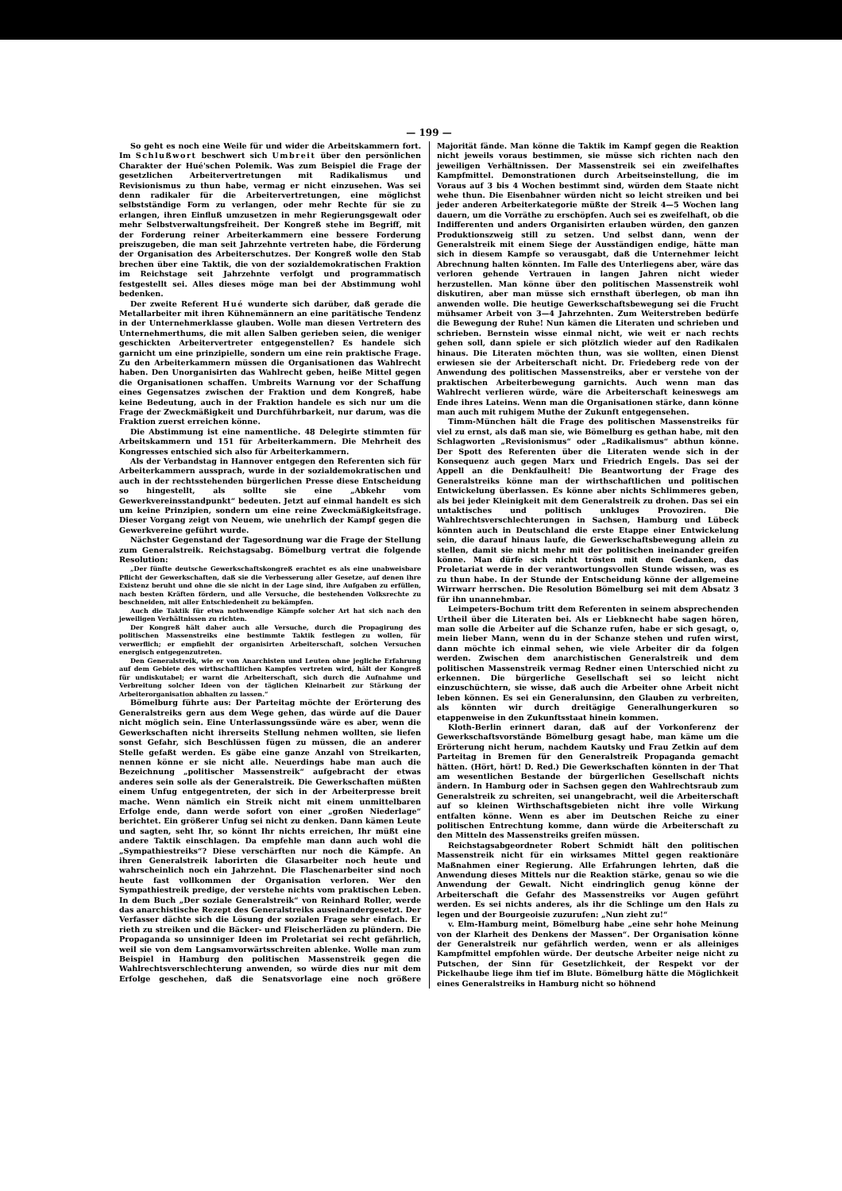— 199 —
So geht es noch eine Weile für und wider die Arbeitskammern fort. Im Schlußwort beschwert sich Umbreit über den persönlichen Charakter der Hué'schen Polemik. Was zum Beispiel die Frage der gesetzlichen Arbeitervertretungen mit Radikalismus und Revisionismus zu thun habe, vermag er nicht einzusehen. Was sei denn radikaler für die Arbeitervertretungen, eine möglichst selbstständige Form zu verlangen, oder mehr Rechte für sie zu erlangen, ihren Einfluß umzusetzen in mehr Regierungsgewalt oder mehr Selbstverwaltungsfreiheit. Der Kongreß stehe im Begriff, mit der Forderung reiner Arbeiterkammern eine bessere Forderung preiszugeben, die man seit Jahrzehnte vertreten habe, die Förderung der Organisation des Arbeiterschutzes. Der Kongreß wolle den Stab brechen über eine Taktik, die von der sozialdemokratischen Fraktion im Reichstage seit Jahrzehnte verfolgt und programmatisch festgestellt sei. Alles dieses möge man bei der Abstimmung wohl bedenken.
Der zweite Referent Hué wunderte sich darüber, daß gerade die Metallarbeiter mit ihren Kühnemännern an eine paritätische Tendenz in der Unternehmerklasse glauben. Wolle man diesen Vertretern des Unternehmerthums, die mit allen Salben gerieben seien, die weniger geschickten Arbeitervertreter entgegenstellen? Es handele sich garnicht um eine prinzipielle, sondern um eine rein praktische Frage. Zu den Arbeiterkammern müssen die Organisationen das Wahlrecht haben. Den Unorganisirten das Wahlrecht geben, heiße Mittel gegen die Organisationen schaffen. Umbreits Warnung vor der Schaffung eines Gegensatzes zwischen der Fraktion und dem Kongreß, habe keine Bedeutung, auch in der Fraktion handele es sich nur um die Frage der Zweckmäßigkeit und Durchführbarkeit, nur darum, was die Fraktion zuerst erreichen könne.
Die Abstimmung ist eine namentliche. 48 Delegirte stimmten für Arbeitskammern und 151 für Arbeiterkammern. Die Mehrheit des Kongresses entschied sich also für Arbeiterkammern.
Als der Verbandstag in Hannover entgegen den Referenten sich für Arbeiterkammern aussprach, wurde in der sozialdemokratischen und auch in der rechtsstehenden bürgerlichen Presse diese Entscheidung so hingestellt, als sollte sie eine „Abkehr vom Gewerkvereinsstandpunkt“ bedeuten. Jetzt auf einmal handelt es sich um keine Prinzipien, sondern um eine reine Zweckmäßigkeitsfrage. Dieser Vorgang zeigt von Neuem, wie unehrlich der Kampf gegen die Gewerkvereine geführt wurde.
Nächster Gegenstand der Tagesordnung war die Frage der Stellung zum Generalstreik. Reichstagsabg. Bömelburg vertrat die folgende Resolution:
„Der fünfte deutsche Gewerkschaftskongreß erachtet es als eine unabweisbare Pflicht der Gewerkschaften, daß sie die Verbesserung aller Gesetze, auf denen ihre Existenz beruht und ohne die sie nicht in der Lage sind, ihre Aufgaben zu erfüllen, nach besten Kräften fördern, und alle Versuche, die bestehenden Volksrechte zu beschneiden, mit aller Entschiedenheit zu bekämpfen.
Auch die Taktik für etwa nothwendige Kämpfe solcher Art hat sich nach den jeweiligen Verhältnissen zu richten.
Der Kongreß hält daher auch alle Versuche, durch die Propagirung des politischen Massenstreiks eine bestimmte Taktik festlegen zu wollen, für verwerflich; er empfiehlt der organisirten Arbeiterschaft, solchen Versuchen energisch entgegenzutreten.
Den Generalstreik, wie er von Anarchisten und Leuten ohne jegliche Erfahrung auf dem Gebiete des wirthschaftlichen Kampfes vertreten wird, hält der Kongreß für undiskutabel; er warnt die Arbeiterschaft, sich durch die Aufnahme und Verbreitung solcher Ideen von der täglichen Kleinarbeit zur Stärkung der Arbeiterorganisation abhalten zu lassen.“
Bömelburg führte aus: Der Parteitag möchte der Erörterung des Generalstreiks gern aus dem Wege gehen, das würde auf die Dauer nicht möglich sein. Eine Unterlassungssünde wäre es aber, wenn die Gewerkschaften nicht ihrerseits Stellung nehmen wollten, sie liefen sonst Gefahr, sich Beschlüssen fügen zu müssen, die an anderer Stelle gefaßt werden. Es gäbe eine ganze Anzahl von Streikarten, nennen könne er sie nicht alle. Neuerdings habe man auch die Bezeichnung „politischer Massenstreik“ aufgebracht der etwas anderes sein solle als der Generalstreik. Die Gewerkschaften müßten einem Unfug entgegentreten, der sich in der Arbeiterpresse breit mache. Wenn nämlich ein Streik nicht mit einem unmittelbaren Erfolge ende, dann werde sofort von einer „großen Niederlage“ berichtet. Ein größerer Unfug sei nicht zu denken. Dann kämen Leute und sagten, seht Ihr, so könnt Ihr nichts erreichen, Ihr müßt eine andere Taktik einschlagen. Da empfehle man dann auch wohl die „Sympathiestreiks“? Diese verschärften nur noch die Kämpfe. An ihren Generalstreik laborirten die Glasarbeiter noch heute und wahrscheinlich noch ein Jahrzehnt. Die Flaschenarbeiter sind noch heute fast vollkommen der Organisation verloren. Wer den Sympathiestreik predige, der verstehe nichts vom praktischen Leben. In dem Buch „Der soziale Generalstreik“ von Reinhard Roller, werde das anarchistische Rezept des Generalstreiks auseinandergesetzt. Der Verfasser dächte sich die Lösung der sozialen Frage sehr einfach. Er rieth zu streiken und die Bäcker- und Fleischerläden zu plündern. Die Propaganda so unsinniger Ideen im Proletariat sei recht gefährlich, weil sie von dem Langsamvorwärtsschreiten ablenke. Wolle man zum Beispiel in Hamburg den politischen Massenstreik gegen die Wahlrechtsverschlechterung anwenden, so würde dies nur mit dem Erfolge geschehen, daß die Senatsvorlage eine noch größere Majorität fände. Man könne die Taktik im Kampf gegen die Reaktion nicht jeweils voraus bestimmen, sie müsse sich richten nach den jeweiligen Verhältnissen. Der Massenstreik sei ein zweifelhaftes Kampfmittel. Demonstrationen durch Arbeitseinstellung, die im Voraus auf 3 bis 4 Wochen bestimmt sind, würden dem Staate nicht wehe thun. Die Eisenbahner würden nicht so leicht streiken und bei jeder anderen Arbeiterkategorie müßte der Streik 4—5 Wochen lang dauern, um die Vorräthe zu erschöpfen. Auch sei es zweifelhaft, ob die Indifferenten und anders Organisirten erlauben würden, den ganzen Produktionszweig still zu setzen. Und selbst dann, wenn der Generalstreik mit einem Siege der Ausständigen endige, hätte man sich in diesem Kampfe so verausgabt, daß die Unternehmer leicht Abrechnung halten könnten. Im Falle des Unterliegens aber, wäre das verloren gehende Vertrauen in langen Jahren nicht wieder herzustellen. Man könne über den politischen Massenstreik wohl diskutiren, aber man müsse sich ernsthaft überlegen, ob man ihn anwenden wolle. Die heutige Gewerkschaftsbewegung sei die Frucht mühsamer Arbeit von 3—4 Jahrzehnten. Zum Weiterstreben bedürfe die Bewegung der Ruhe! Nun kämen die Literaten und schrieben und schrieben. Bernstein wisse einmal nicht, wie weit er nach rechts gehen soll, dann spiele er sich plötzlich wieder auf den Radikalen hinaus. Die Literaten möchten thun, was sie wollten, einen Dienst erwiesen sie der Arbeiterschaft nicht. Dr. Friedeberg rede von der Anwendung des politischen Massenstreiks, aber er verstehe von der praktischen Arbeiterbewegung garnichts. Auch wenn man das Wahlrecht verlieren würde, wäre die Arbeiterschaft keineswegs am Ende ihres Lateins. Wenn man die Organisationen stärke, dann könne man auch mit ruhigem Muthe der Zukunft entgegensehen.
Timm-München hält die Frage des politischen Massenstreiks für viel zu ernst, als daß man sie, wie Bömelburg es gethan habe, mit den Schlagworten „Revisionismus“ oder „Radikalismus“ abthun könne. Der Spott des Referenten über die Literaten wende sich in der Konsequenz auch gegen Marx und Friedrich Engels. Das sei der Appell an die Denkfaulheit! Die Beantwortung der Frage des Generalstreiks könne man der wirthschaftlichen und politischen Entwickelung überlassen. Es könne aber nichts Schlimmeres geben, als bei jeder Kleinigkeit mit dem Generalstreik zu drohen. Das sei ein untaktisches und politisch unkluges Provoziren. Die Wahlrechtsverschlechterungen in Sachsen, Hamburg und Lübeck könnten auch in Deutschland die erste Etappe einer Entwickelung sein, die darauf hinaus laufe, die Gewerkschaftsbewegung allein zu stellen, damit sie nicht mehr mit der politischen ineinander greifen könne. Man dürfe sich nicht trösten mit dem Gedanken, das Proletariat werde in der verantwortungsvollen Stunde wissen, was es zu thun habe. In der Stunde der Entscheidung könne der allgemeine Wirrwarr herrschen. Die Resolution Bömelburg sei mit dem Absatz 3 für ihn unannehmbar.
Leimpeters-Bochum tritt dem Referenten in seinem absprechenden Urtheil über die Literaten bei. Als er Liebknecht habe sagen hören, man solle die Arbeiter auf die Schanze rufen, habe er sich gesagt, o, mein lieber Mann, wenn du in der Schanze stehen und rufen wirst, dann möchte ich einmal sehen, wie viele Arbeiter dir da folgen werden. Zwischen dem anarchistischen Generalstreik und dem politischen Massenstreik vermag Redner einen Unterschied nicht zu erkennen. Die bürgerliche Gesellschaft sei so leicht nicht einzuschüchtern, sie wisse, daß auch die Arbeiter ohne Arbeit nicht leben können. Es sei ein Generalunsinn, den Glauben zu verbreiten, als könnten wir durch dreitägige Generalhungerkuren so etappenweise in den Zukunftsstaat hinein kommen.
Kloth-Berlin erinnert daran, daß auf der Vorkonferenz der Gewerkschaftsvorstände Bömelburg gesagt habe, man käme um die Erörterung nicht herum, nachdem Kautsky und Frau Zetkin auf dem Parteitag in Bremen für den Generalstreik Propaganda gemacht hätten. (Hört, hört! D. Red.) Die Gewerkschaften könnten in der That am wesentlichen Bestande der bürgerlichen Gesellschaft nichts ändern. In Hamburg oder in Sachsen gegen den Wahlrechtsraub zum Generalstreik zu schreiten, sei unangebracht, weil die Arbeiterschaft auf so kleinen Wirthschaftsgebieten nicht ihre volle Wirkung entfalten könne. Wenn es aber im Deutschen Reiche zu einer politischen Entrechtung komme, dann würde die Arbeiterschaft zu den Mitteln des Massenstreiks greifen müssen.
Reichstagsabgeordneter Robert Schmidt hält den politischen Massenstreik nicht für ein wirksames Mittel gegen reaktionäre Maßnahmen einer Regierung. Alle Erfahrungen lehrten, daß die Anwendung dieses Mittels nur die Reaktion stärke, genau so wie die Anwendung der Gewalt. Nicht eindringlich genug könne der Arbeiterschaft die Gefahr des Massenstreiks vor Augen geführt werden. Es sei nichts anderes, als ihr die Schlinge um den Hals zu legen und der Bourgeoisie zuzurufen: „Nun zieht zu!“
v. Elm-Hamburg meint, Bömelburg habe „eine sehr hohe Meinung von der Klarheit des Denkens der Massen“. Der Organisation könne der Generalstreik nur gefährlich werden, wenn er als alleiniges Kampfmittel empfohlen würde. Der deutsche Arbeiter neige nicht zu Putschen, der Sinn für Gesetzlichkeit, der Respekt vor der Pickelhaube liege ihm tief im Blute. Bömelburg hätte die Möglichkeit eines Generalstreiks in Hamburg nicht so höhnend